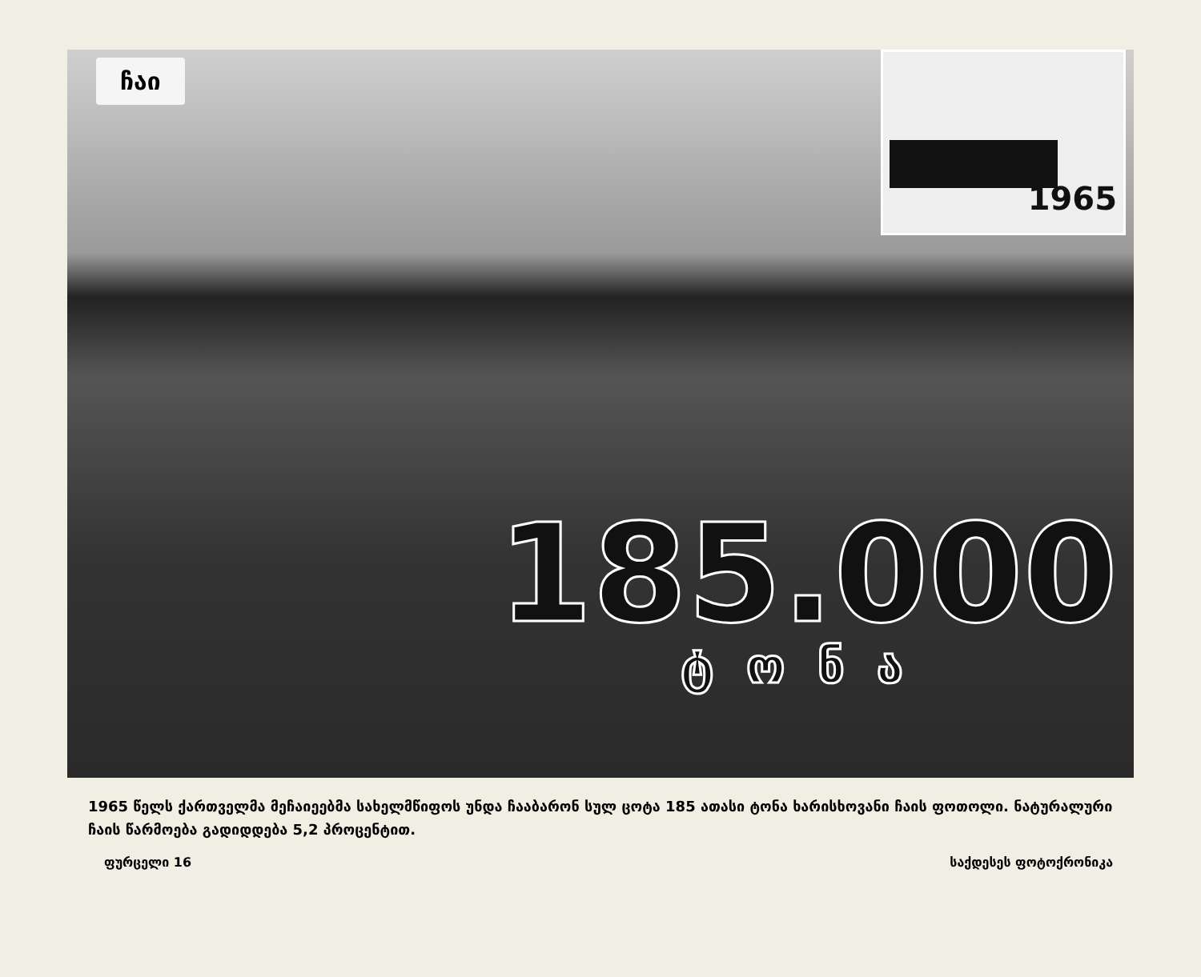ჩაი
1965
185.000
ტონა
1965 წელს ქართველმა მეჩაიეებმა სახელმწიფოს უნდა ჩააბარონ სულ ცოტა 185 ათასი ტონა ხარისხოვანი ჩაის ფოთოლი. ნატურალური ჩაის წარმოება გადიდდება 5,2 პროცენტით.
ფურცელი 16 საქდესეს ფოტოქრონიკა